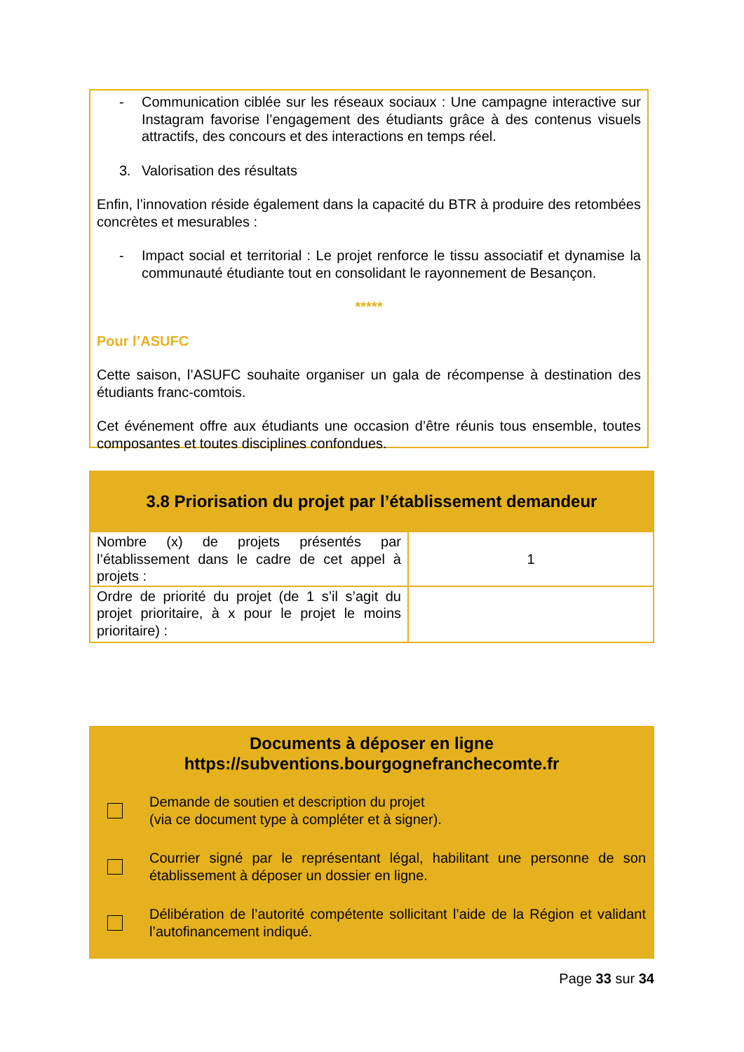- Communication ciblée sur les réseaux sociaux : Une campagne interactive sur Instagram favorise l’engagement des étudiants grâce à des contenus visuels attractifs, des concours et des interactions en temps réel.
3. Valorisation des résultats
Enfin, l’innovation réside également dans la capacité du BTR à produire des retombées concrètes et mesurables :
- Impact social et territorial : Le projet renforce le tissu associatif et dynamise la communauté étudiante tout en consolidant le rayonnement de Besançon.
*****
Pour l’ASUFC
Cette saison, l’ASUFC souhaite organiser un gala de récompense à destination des étudiants franc-comtois.
Cet événement offre aux étudiants une occasion d’être réunis tous ensemble, toutes composantes et toutes disciplines confondues.
| 3.8 Priorisation du projet par l’établissement demandeur | |
| --- | --- |
| Nombre (x) de projets présentés par l’établissement dans le cadre de cet appel à projets : | 1 |
| Ordre de priorité du projet (de 1 s’il s’agit du projet prioritaire, à x pour le projet le moins prioritaire) : | |
Documents à déposer en ligne
https://subventions.bourgognefranchecomte.fr
Demande de soutien et description du projet
(via ce document type à compléter et à signer).
Courrier signé par le représentant légal, habilitant une personne de son établissement à déposer un dossier en ligne.
Délibération de l’autorité compétente sollicitant l’aide de la Région et validant l’autofinancement indiqué.
Page 33 sur 34